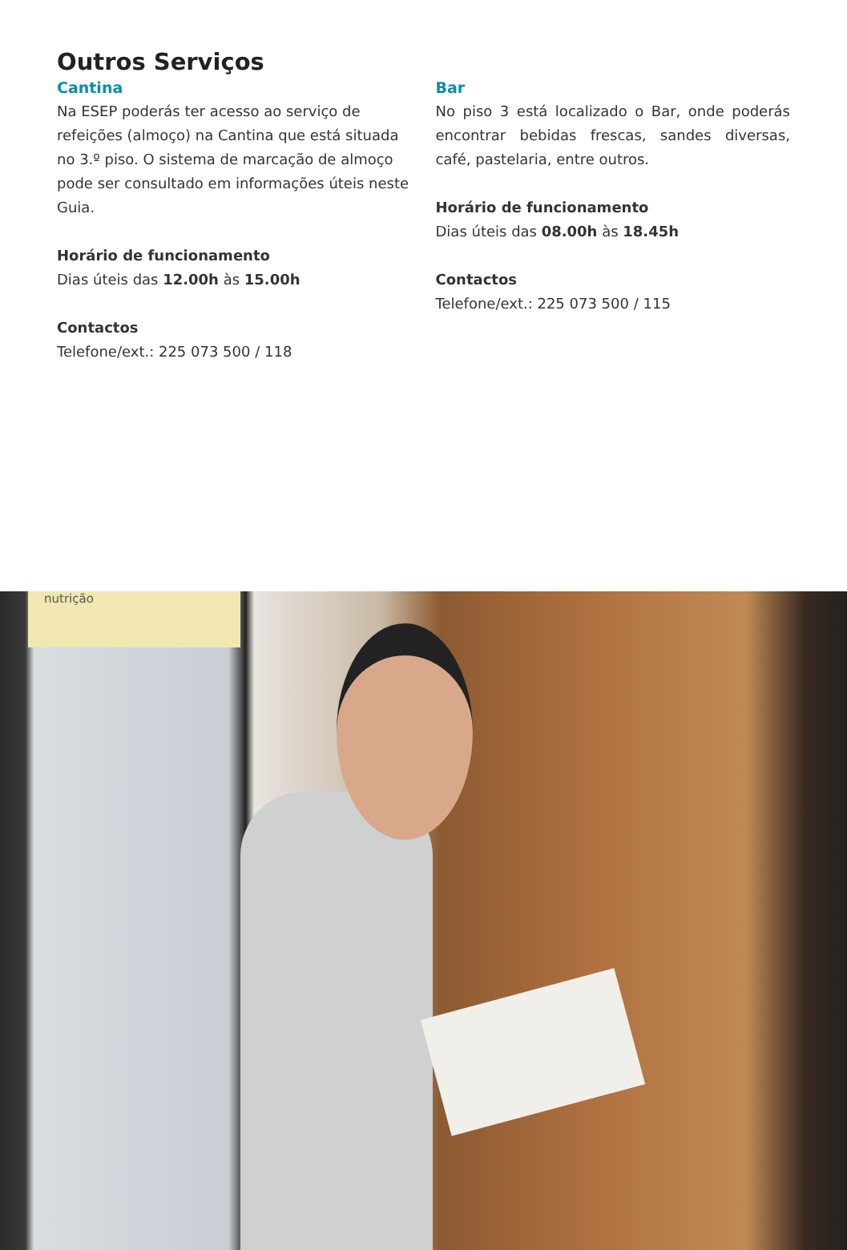Outros Serviços
Cantina
Na ESEP poderás ter acesso ao serviço de refeições (almoço) na Cantina que está situada no 3.º piso. O sistema de marcação de almoço pode ser consultado em informações úteis neste Guia.
Horário de funcionamento
Dias úteis das 12.00h às 15.00h
Contactos
Telefone/ext.: 225 073 500 / 118
Bar
No piso 3 está localizado o Bar, onde poderás encontrar bebidas frescas, sandes diversas, café, pastelaria, entre outros.
Horário de funcionamento
Dias úteis das 08.00h às 18.45h
Contactos
Telefone/ext.: 225 073 500 / 115
nutrição